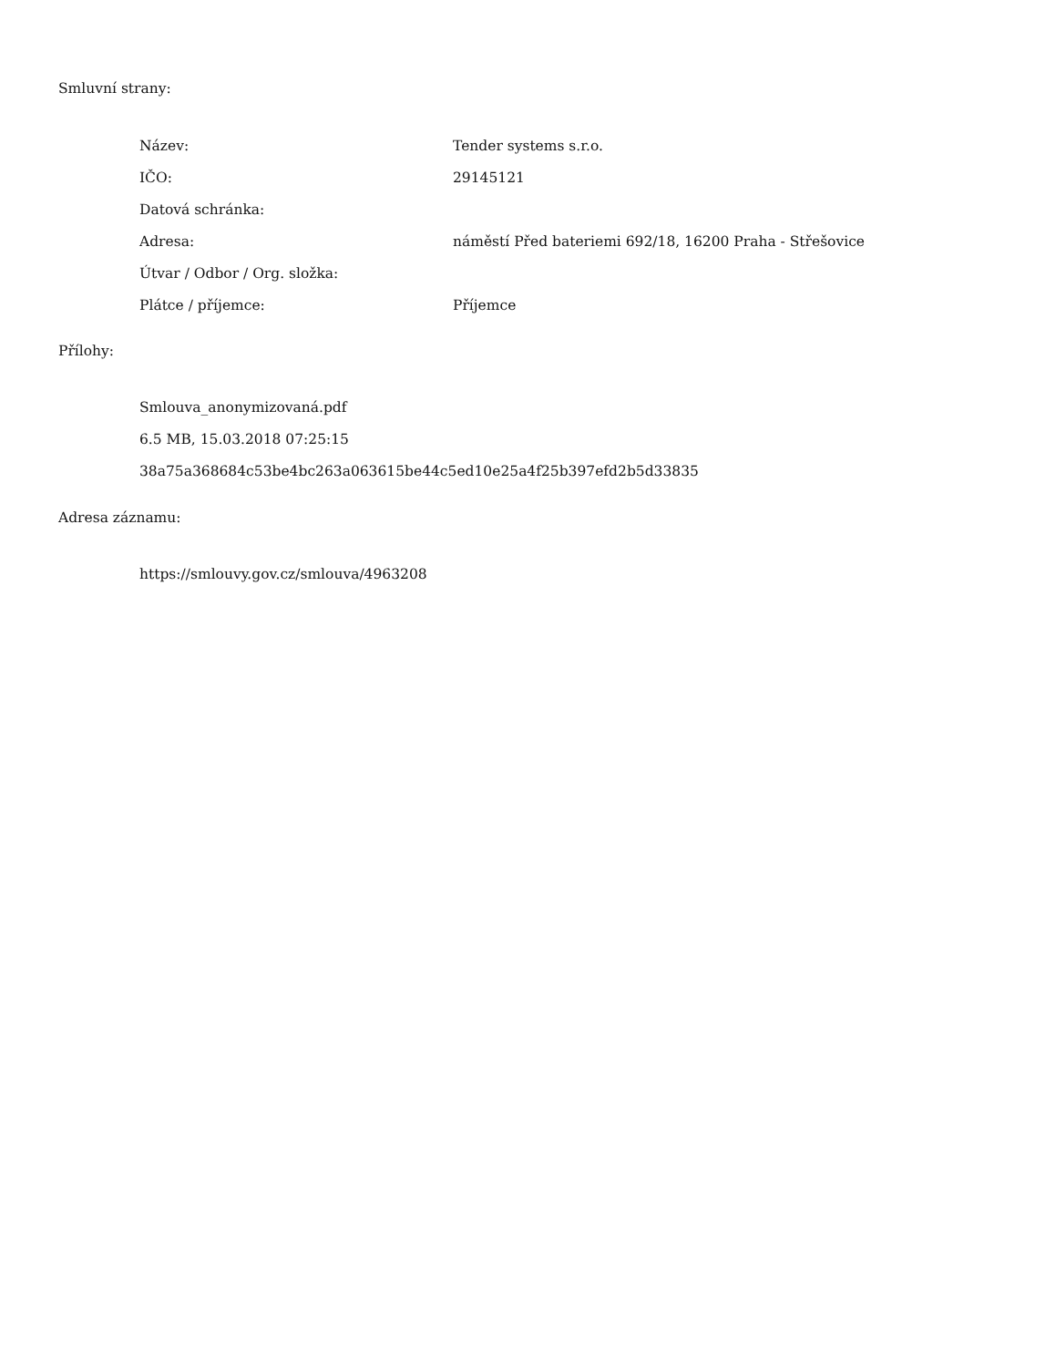Smluvní strany:
| Název: | Tender systems s.r.o. |
| IČO: | 29145121 |
| Datová schránka: | |
| Adresa: | náměstí Před bateriemi 692/18, 16200 Praha - Střešovice |
| Útvar / Odbor / Org. složka: | |
| Plátce / příjemce: | Příjemce |
Přílohy:
Smlouva_anonymizovaná.pdf
6.5 MB, 15.03.2018 07:25:15
38a75a368684c53be4bc263a063615be44c5ed10e25a4f25b397efd2b5d33835
Adresa záznamu:
https://smlouvy.gov.cz/smlouva/4963208